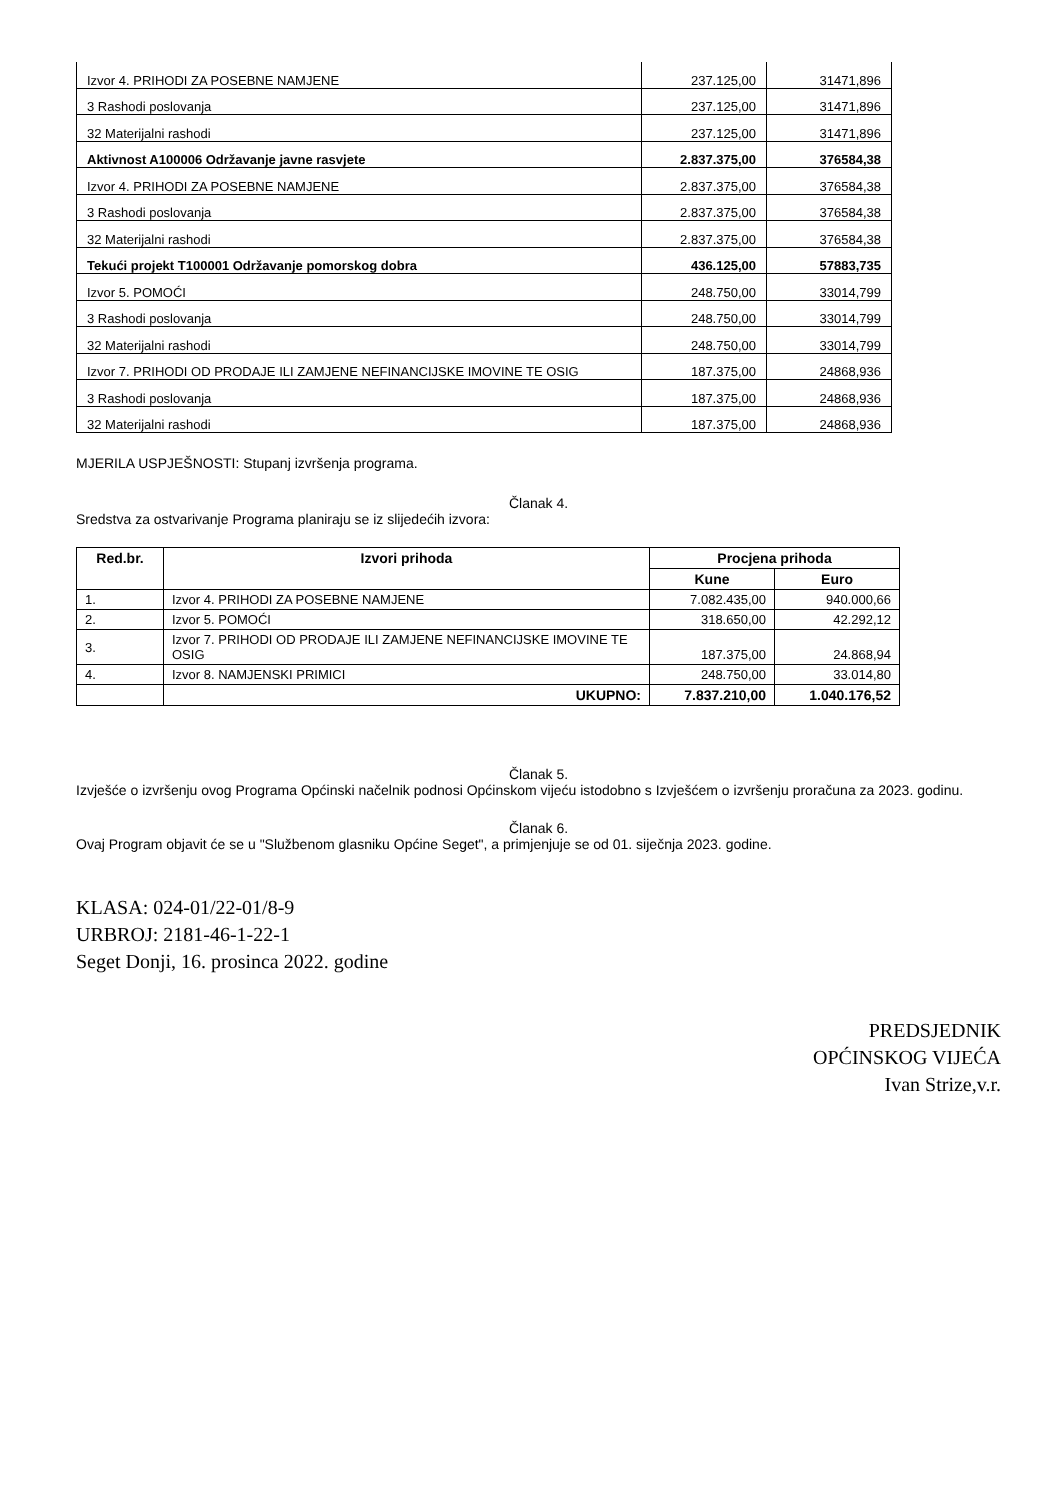| Izvor 4. PRIHODI ZA POSEBNE NAMJENE | 237.125,00 | 31471,896 |
| 3 Rashodi poslovanja | 237.125,00 | 31471,896 |
| 32 Materijalni rashodi | 237.125,00 | 31471,896 |
| Aktivnost A100006 Održavanje javne rasvjete | 2.837.375,00 | 376584,38 |
| Izvor 4. PRIHODI ZA POSEBNE NAMJENE | 2.837.375,00 | 376584,38 |
| 3 Rashodi poslovanja | 2.837.375,00 | 376584,38 |
| 32 Materijalni rashodi | 2.837.375,00 | 376584,38 |
| Tekući projekt T100001 Održavanje pomorskog dobra | 436.125,00 | 57883,735 |
| Izvor 5. POMOĆI | 248.750,00 | 33014,799 |
| 3 Rashodi poslovanja | 248.750,00 | 33014,799 |
| 32 Materijalni rashodi | 248.750,00 | 33014,799 |
| Izvor 7. PRIHODI OD PRODAJE ILI ZAMJENE NEFINANCIJSKE IMOVINE TE OSIG | 187.375,00 | 24868,936 |
| 3 Rashodi poslovanja | 187.375,00 | 24868,936 |
| 32 Materijalni rashodi | 187.375,00 | 24868,936 |
MJERILA USPJEŠNOSTI: Stupanj izvršenja programa.
Članak 4.
Sredstva za ostvarivanje Programa planiraju se iz slijedećih izvora:
| Red.br. | Izvori prihoda | Procjena prihoda | |
| --- | --- | --- | --- |
| | | Kune | Euro |
| 1. | Izvor 4. PRIHODI ZA POSEBNE NAMJENE | 7.082.435,00 | 940.000,66 |
| 2. | Izvor 5. POMOĆI | 318.650,00 | 42.292,12 |
| 3. | Izvor 7. PRIHODI OD PRODAJE ILI ZAMJENE NEFINANCIJSKE IMOVINE TE OSIG | 187.375,00 | 24.868,94 |
| 4. | Izvor 8. NAMJENSKI PRIMICI | 248.750,00 | 33.014,80 |
| | UKUPNO: | 7.837.210,00 | 1.040.176,52 |
Članak 5.
Izvješće o izvršenju ovog Programa Općinski načelnik podnosi Općinskom vijeću istodobno s Izvješćem o izvršenju proračuna za 2023. godinu.
Članak 6.
Ovaj Program objavit će se u "Službenom glasniku Općine Seget", a primjenjuje se od 01. siječnja 2023. godine.
KLASA: 024-01/22-01/8-9
URBROJ: 2181-46-1-22-1
Seget Donji, 16. prosinca 2022. godine
PREDSJEDNIK
OPĆINSKOG VIJEĆA
Ivan Strize,v.r.